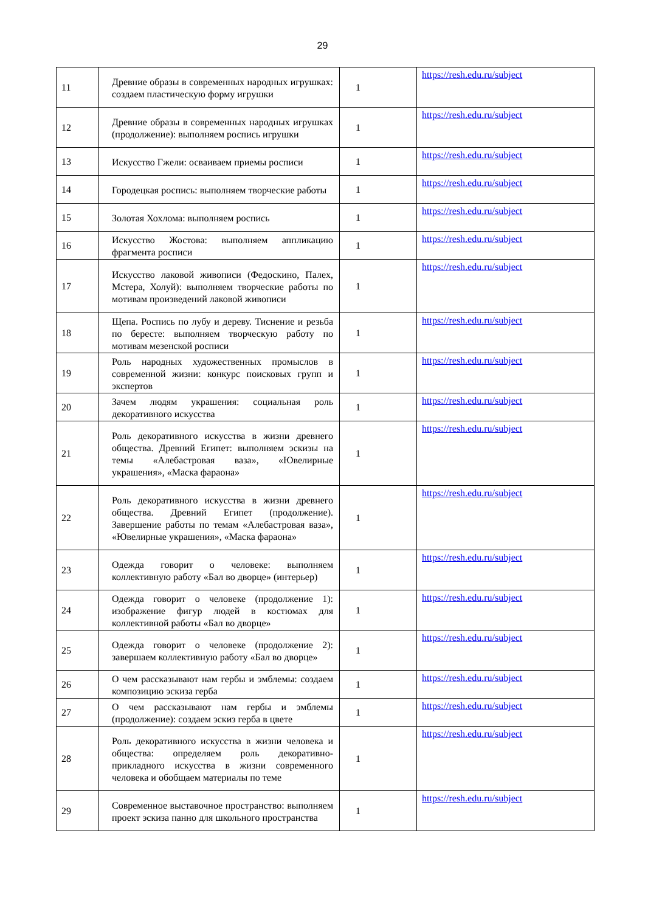29
| 11 | Древние образы в современных народных игрушках: создаем пластическую форму игрушки | 1 | https://resh.edu.ru/subject |
| 12 | Древние образы в современных народных игрушках (продолжение): выполняем роспись игрушки | 1 | https://resh.edu.ru/subject |
| 13 | Искусство Гжели: осваиваем приемы росписи | 1 | https://resh.edu.ru/subject |
| 14 | Городецкая роспись: выполняем творческие работы | 1 | https://resh.edu.ru/subject |
| 15 | Золотая Хохлома: выполняем роспись | 1 | https://resh.edu.ru/subject |
| 16 | Искусство Жостова: выполняем аппликацию фрагмента росписи | 1 | https://resh.edu.ru/subject |
| 17 | Искусство лаковой живописи (Федоскино, Палех, Мстера, Холуй): выполняем творческие работы по мотивам произведений лаковой живописи | 1 | https://resh.edu.ru/subject |
| 18 | Щепа. Роспись по лубу и дереву. Тиснение и резьба по бересте: выполняем творческую работу по мотивам мезенской росписи | 1 | https://resh.edu.ru/subject |
| 19 | Роль народных художественных промыслов в современной жизни: конкурс поисковых групп и экспертов | 1 | https://resh.edu.ru/subject |
| 20 | Зачем людям украшения: социальная роль декоративного искусства | 1 | https://resh.edu.ru/subject |
| 21 | Роль декоративного искусства в жизни древнего общества. Древний Египет: выполняем эскизы на темы «Алебастровая ваза», «Ювелирные украшения», «Маска фараона» | 1 | https://resh.edu.ru/subject |
| 22 | Роль декоративного искусства в жизни древнего общества. Древний Египет (продолжение). Завершение работы по темам «Алебастровая ваза», «Ювелирные украшения», «Маска фараона» | 1 | https://resh.edu.ru/subject |
| 23 | Одежда говорит о человеке: выполняем коллективную работу «Бал во дворце» (интерьер) | 1 | https://resh.edu.ru/subject |
| 24 | Одежда говорит о человеке (продолжение 1): изображение фигур людей в костюмах для коллективной работы «Бал во дворце» | 1 | https://resh.edu.ru/subject |
| 25 | Одежда говорит о человеке (продолжение 2): завершаем коллективную работу «Бал во дворце» | 1 | https://resh.edu.ru/subject |
| 26 | О чем рассказывают нам гербы и эмблемы: создаем композицию эскиза герба | 1 | https://resh.edu.ru/subject |
| 27 | О чем рассказывают нам гербы и эмблемы (продолжение): создаем эскиз герба в цвете | 1 | https://resh.edu.ru/subject |
| 28 | Роль декоративного искусства в жизни человека и общества: определяем роль декоративно-прикладного искусства в жизни современного человека и обобщаем материалы по теме | 1 | https://resh.edu.ru/subject |
| 29 | Современное выставочное пространство: выполняем проект эскиза панно для школьного пространства | 1 | https://resh.edu.ru/subject |